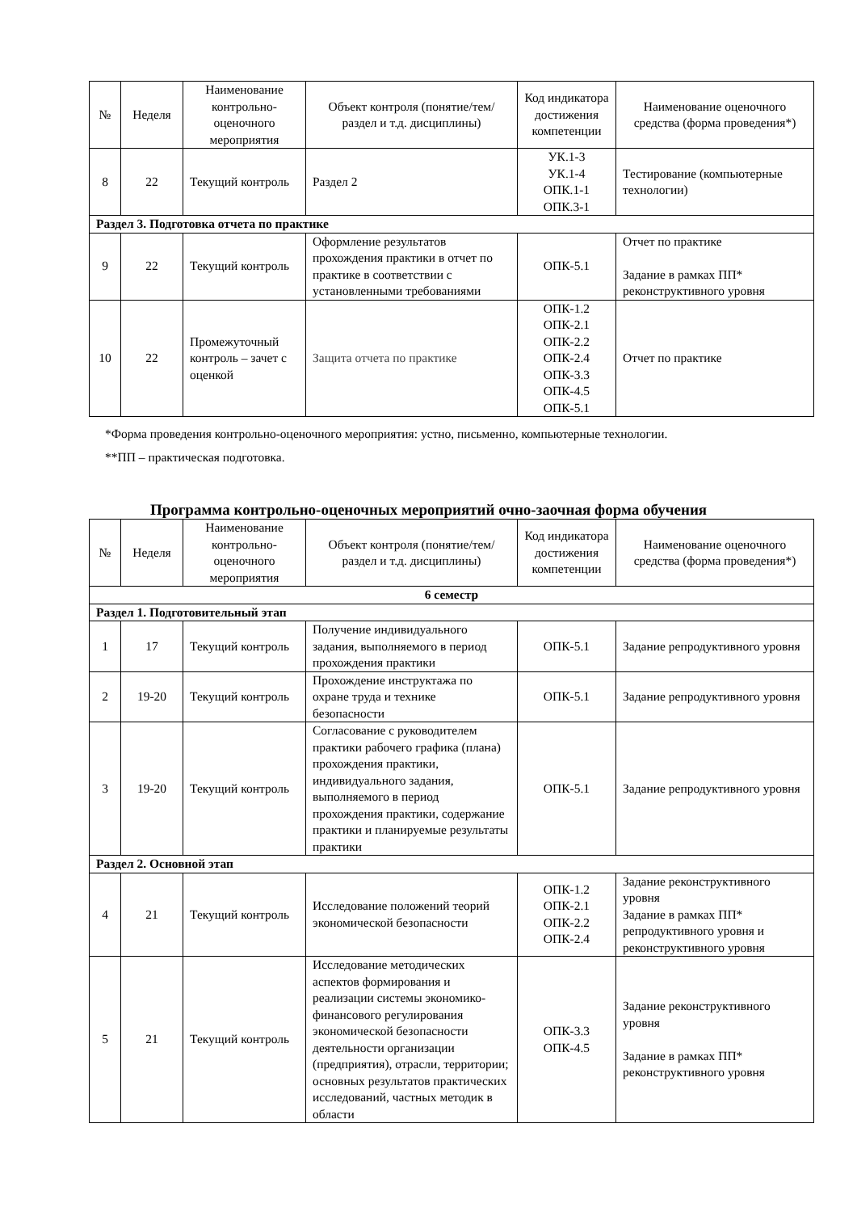| № | Неделя | Наименование контрольно-оценочного мероприятия | Объект контроля (понятие/тем/раздел и т.д. дисциплины) | Код индикатора достижения компетенции | Наименование оценочного средства (форма проведения*) |
| --- | --- | --- | --- | --- | --- |
| 8 | 22 | Текущий контроль | Раздел 2 | УК.1-3 УК.1-4 ОПК.1-1 ОПК.3-1 | Тестирование (компьютерные технологии) |
| Раздел 3. Подготовка отчета по практике | | | | | |
| 9 | 22 | Текущий контроль | Оформление результатов прохождения практики в отчет по практике в соответствии с установленными требованиями | ОПК-5.1 | Отчет по практике Задание в рамках ПП* реконструктивного уровня |
| 10 | 22 | Промежуточный контроль – зачет с оценкой | Защита отчета по практике | ОПК-1.2 ОПК-2.1 ОПК-2.2 ОПК-2.4 ОПК-3.3 ОПК-4.5 ОПК-5.1 | Отчет по практике |
*Форма проведения контрольно-оценочного мероприятия: устно, письменно, компьютерные технологии.
**ПП – практическая подготовка.
Программа контрольно-оценочных мероприятий очно-заочная форма обучения
| № | Неделя | Наименование контрольно-оценочного мероприятия | Объект контроля (понятие/тем/раздел и т.д. дисциплины) | Код индикатора достижения компетенции | Наименование оценочного средства (форма проведения*) |
| --- | --- | --- | --- | --- | --- |
| 6 семестр | | | | | |
| Раздел 1. Подготовительный этап | | | | | |
| 1 | 17 | Текущий контроль | Получение индивидуального задания, выполняемого в период прохождения практики | ОПК-5.1 | Задание репродуктивного уровня |
| 2 | 19-20 | Текущий контроль | Прохождение инструктажа по охране труда и технике безопасности | ОПК-5.1 | Задание репродуктивного уровня |
| 3 | 19-20 | Текущий контроль | Согласование с руководителем практики рабочего графика (плана) прохождения практики, индивидуального задания, выполняемого в период прохождения практики, содержание практики и планируемые результаты практики | ОПК-5.1 | Задание репродуктивного уровня |
| Раздел 2. Основной этап | | | | | |
| 4 | 21 | Текущий контроль | Исследование положений теорий экономической безопасности | ОПК-1.2 ОПК-2.1 ОПК-2.2 ОПК-2.4 | Задание реконструктивного уровня Задание в рамках ПП* репродуктивного уровня и реконструктивного уровня |
| 5 | 21 | Текущий контроль | Исследование методических аспектов формирования и реализации системы экономико-финансового регулирования экономической безопасности деятельности организации (предприятия), отрасли, территории; основных результатов практических исследований, частных методик в области | ОПК-3.3 ОПК-4.5 | Задание реконструктивного уровня Задание в рамках ПП* реконструктивного уровня |